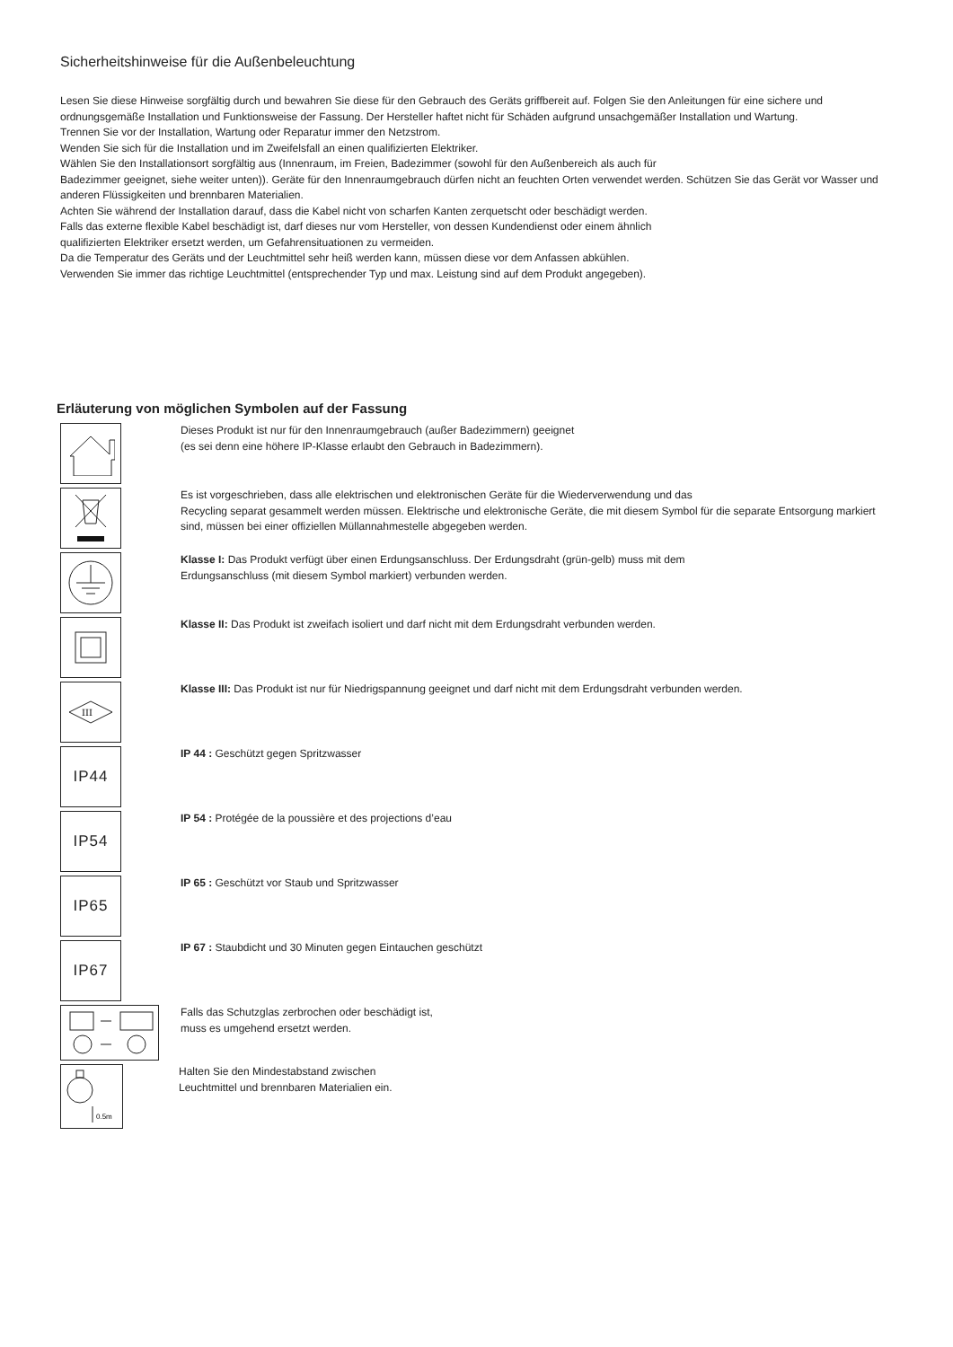Sicherheitshinweise für die Außenbeleuchtung
Lesen Sie diese Hinweise sorgfältig durch und bewahren Sie diese für den Gebrauch des Geräts griffbereit auf. Folgen Sie den Anleitungen für eine sichere und ordnungsgemäße Installation und Funktionsweise der Fassung. Der Hersteller haftet nicht für Schäden aufgrund unsachgemäßer Installation und Wartung.
Trennen Sie vor der Installation, Wartung oder Reparatur immer den Netzstrom.
Wenden Sie sich für die Installation und im Zweifelsfall an einen qualifizierten Elektriker.
Wählen Sie den Installationsort sorgfältig aus (Innenraum, im Freien, Badezimmer (sowohl für den Außenbereich als auch für
Badezimmer geeignet, siehe weiter unten)). Geräte für den Innenraumgebrauch dürfen nicht an feuchten Orten verwendet werden. Schützen Sie das Gerät vor Wasser und anderen Flüssigkeiten und brennbaren Materialien.
Achten Sie während der Installation darauf, dass die Kabel nicht von scharfen Kanten zerquetscht oder beschädigt werden.
Falls das externe flexible Kabel beschädigt ist, darf dieses nur vom Hersteller, von dessen Kundendienst oder einem ähnlich
qualifizierten Elektriker ersetzt werden, um Gefahrensituationen zu vermeiden.
Da die Temperatur des Geräts und der Leuchtmittel sehr heiß werden kann, müssen diese vor dem Anfassen abkühlen.
Verwenden Sie immer das richtige Leuchtmittel (entsprechender Typ und max. Leistung sind auf dem Produkt angegeben).
Erläuterung von möglichen Symbolen auf der Fassung
Dieses Produkt ist nur für den Innenraumgebrauch (außer Badezimmern) geeignet
(es sei denn eine höhere IP-Klasse erlaubt den Gebrauch in Badezimmern).
Es ist vorgeschrieben, dass alle elektrischen und elektronischen Geräte für die Wiederverwendung und das
Recycling separat gesammelt werden müssen. Elektrische und elektronische Geräte, die mit diesem Symbol für die separate Entsorgung markiert sind, müssen bei einer offiziellen Müllannahmestelle abgegeben werden.
Klasse I: Das Produkt verfügt über einen Erdungsanschluss. Der Erdungsdraht (grün-gelb) muss mit dem
Erdungsanschluss (mit diesem Symbol markiert) verbunden werden.
Klasse II: Das Produkt ist zweifach isoliert und darf nicht mit dem Erdungsdraht verbunden werden.
III
Klasse III: Das Produkt ist nur für Niedrigspannung geeignet und darf nicht mit dem Erdungsdraht verbunden werden.
IP44
IP 44 : Geschützt gegen Spritzwasser
IP54
IP 54 : Protégée de la poussière et des projections d’eau
IP65
IP 65 : Geschützt vor Staub und Spritzwasser
IP67
IP 67 : Staubdicht und 30 Minuten gegen Eintauchen geschützt
Falls das Schutzglas zerbrochen oder beschädigt ist,
muss es umgehend ersetzt werden.
0.5m
Halten Sie den Mindestabstand zwischen
Leuchtmittel und brennbaren Materialien ein.